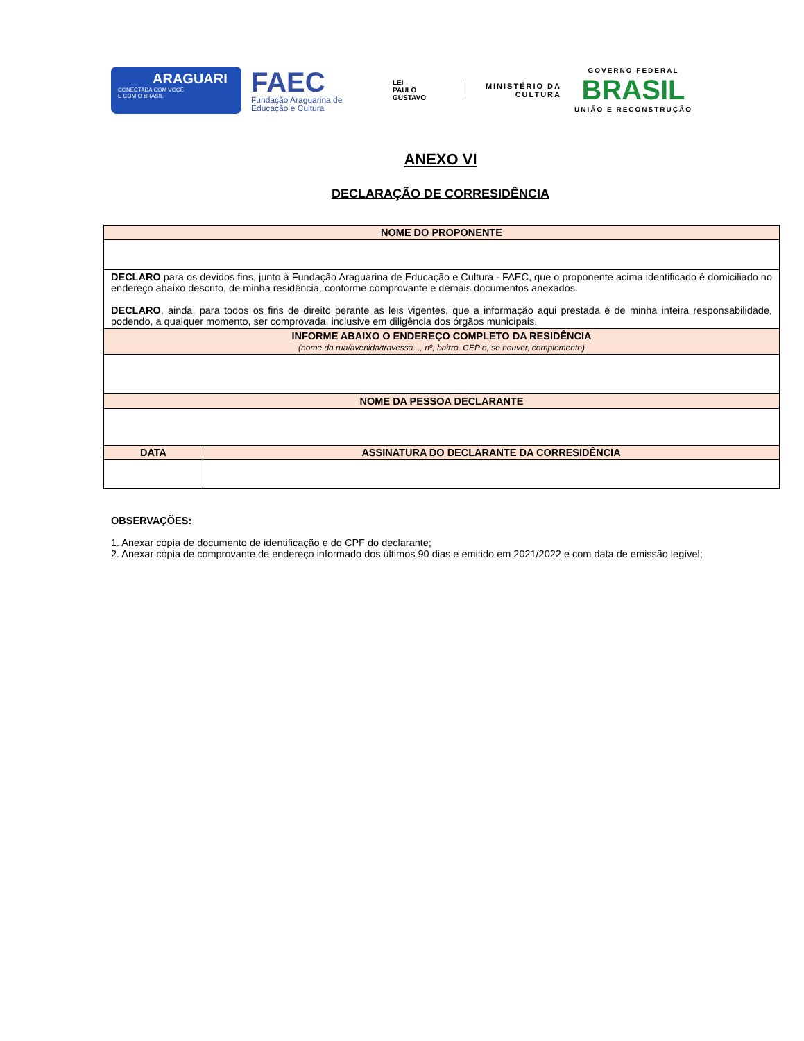ARAGUARI
CONECTADA COM VOCÊ
E COM O BRASIL
FAEC
Fundação Araguarina de Educação e Cultura
LEI
PAULO
GUSTAVO
MINISTÉRIO DA CULTURA
GOVERNO FEDERAL
BRASIL
UNIÃO E RECONSTRUÇÃO
ANEXO VI
DECLARAÇÃO DE CORRESIDÊNCIA
| NOME DO PROPONENTE | |
| --- | --- |
| DECLARO para os devidos fins, junto à Fundação Araguarina de Educação e Cultura - FAEC, que o proponente acima identificado é domiciliado no endereço abaixo descrito, de minha residência, conforme comprovante e demais documentos anexados. DECLARO , ainda, para todos os fins de direito perante as leis vigentes, que a informação aqui prestada é de minha inteira responsabilidade, podendo, a qualquer momento, ser comprovada, inclusive em diligência dos órgãos municipais. | |
| INFORME ABAIXO O ENDEREÇO COMPLETO DA RESIDÊNCIA (nome da rua/avenida/travessa..., nº, bairro, CEP e, se houver, complemento) | |
| NOME DA PESSOA DECLARANTE | |
| DATA | ASSINATURA DO DECLARANTE DA CORRESIDÊNCIA |
OBSERVAÇÕES:
1. Anexar cópia de documento de identificação e do CPF do declarante;
2. Anexar cópia de comprovante de endereço informado dos últimos 90 dias e emitido em 2021/2022 e com data de emissão legível;